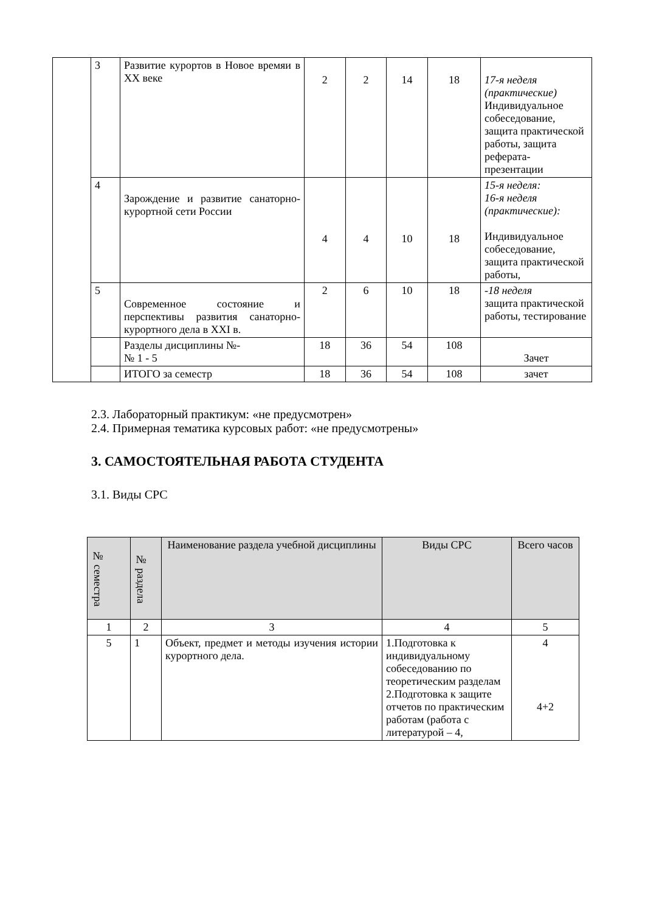| | 3 | Развитие курортов в Новое времяи в XX веке | 2 | 2 | 14 | 18 | 17-я неделя (практические) Индивидуальное собеседование, защита практической работы, защита реферата-презентации |
| | 4 | Зарождение и развитие санаторно-курортной сети России | 4 | 4 | 10 | 18 | 15-я неделя: 16-я неделя (практические): Индивидуальное собеседование, защита практической работы, |
| | 5 | Современное состояние и перспективы развития санаторно-курортного дела в XXI в. | 2 | 6 | 10 | 18 | -18 неделя защита практической работы, тестирование |
| | | Разделы дисциплины №- № 1 - 5 | 18 | 36 | 54 | 108 | Зачет |
| | | ИТОГО за семестр | 18 | 36 | 54 | 108 | зачет |
2.3. Лабораторный практикум: «не предусмотрен»
2.4. Примерная тематика курсовых работ: «не предусмотрены»
3. САМОСТОЯТЕЛЬНАЯ РАБОТА СТУДЕНТА
3.1. Виды СРС
| № семестра | № раздела | Наименование раздела учебной дисциплины | Виды СРС | Всего часов |
| --- | --- | --- | --- | --- |
| 1 | 2 | 3 | 4 | 5 |
| 5 | 1 | Объект, предмет и методы изучения истории курортного дела. | 1.Подготовка к индивидуальному собеседованию по теоретическим разделам 2.Подготовка к защите отчетов по практическим работам (работа с литературой – 4, | 4 4+2 |